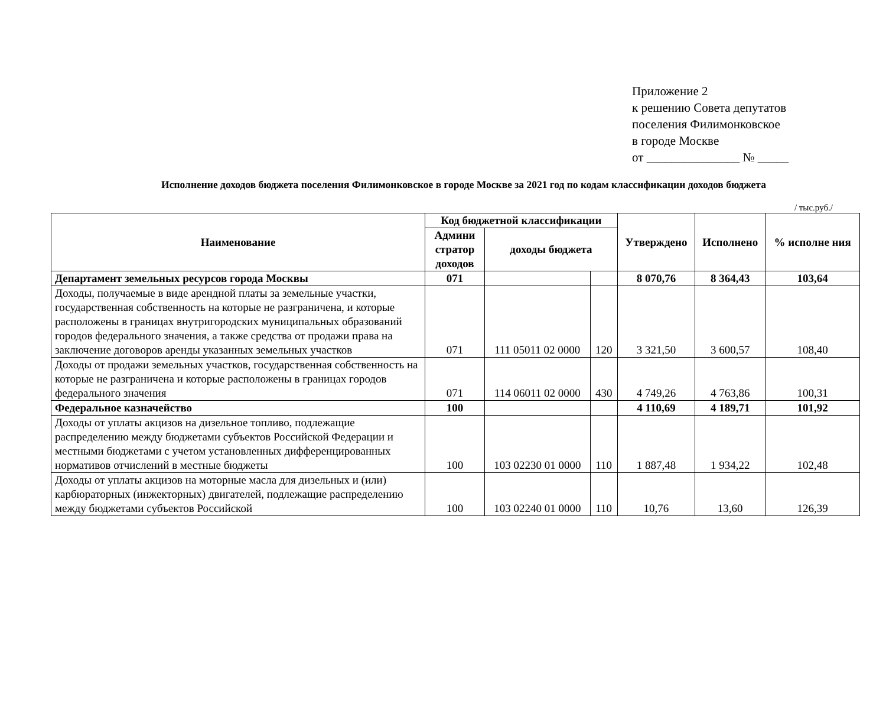Приложение 2
к решению Совета депутатов
поселения Филимонковское
в городе Москве
от _______________ № _____
Исполнение доходов бюджета поселения Филимонковское в городе Москве за 2021 год по кодам классификации доходов бюджета
/ тыс.руб./
| Наименование | Код бюджетной классификации | | | Утверждено | Исполнено | % исполне ния |
| --- | --- | --- | --- | --- | --- | --- |
| | Админи стратор доходов | доходы бюджета | | | | |
| Департамент земельных ресурсов города Москвы | 071 | | | 8 070,76 | 8 364,43 | 103,64 |
| Доходы, получаемые в виде арендной платы за земельные участки, государственная собственность на которые не разграничена, и которые расположены в границах внутригородских муниципальных образований городов федерального значения, а также средства от продажи права на заключение договоров аренды указанных земельных участков | 071 | 111 05011 02 0000 | 120 | 3 321,50 | 3 600,57 | 108,40 |
| Доходы от продажи земельных участков, государственная собственность на которые не разграничена и которые расположены в границах городов федерального значения | 071 | 114 06011 02 0000 | 430 | 4 749,26 | 4 763,86 | 100,31 |
| Федеральное казначейство | 100 | | | 4 110,69 | 4 189,71 | 101,92 |
| Доходы от уплаты акцизов на дизельное топливо, подлежащие распределению между бюджетами субъектов Российской Федерации и местными бюджетами с учетом установленных дифференцированных нормативов отчислений в местные бюджеты | 100 | 103 02230 01 0000 | 110 | 1 887,48 | 1 934,22 | 102,48 |
| Доходы от уплаты акцизов на моторные масла для дизельных и (или) карбюраторных (инжекторных) двигателей, подлежащие распределению между бюджетами субъектов Российской | 100 | 103 02240 01 0000 | 110 | 10,76 | 13,60 | 126,39 |